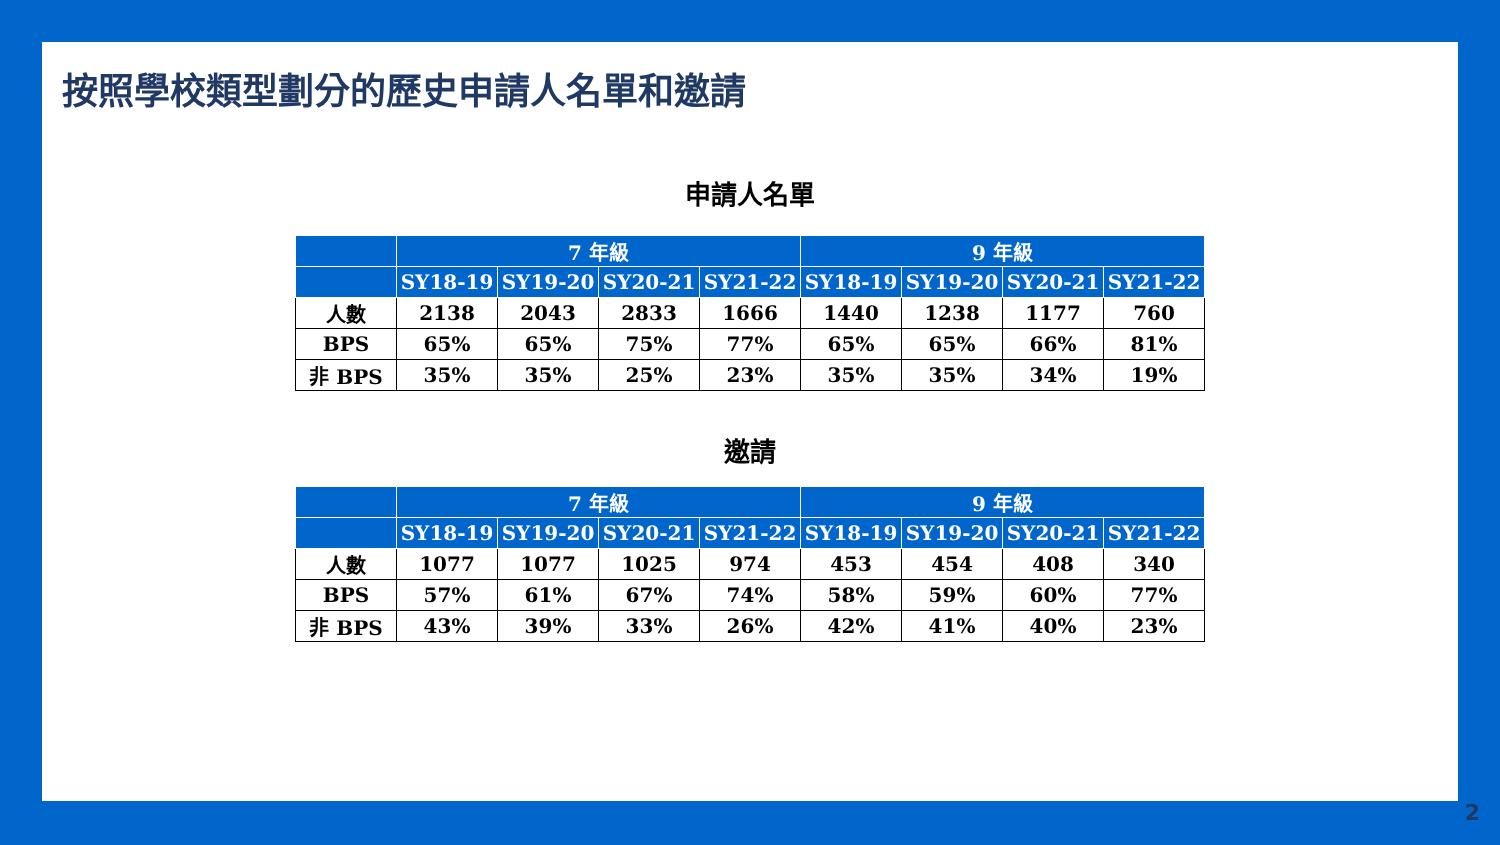按照學校類型劃分的歷史申請人名單和邀請
申請人名單
| | 7 年級 | | | | 9 年級 | | | |
| --- | --- | --- | --- | --- | --- | --- | --- | --- |
| | SY18-19 | SY19-20 | SY20-21 | SY21-22 | SY18-19 | SY19-20 | SY20-21 | SY21-22 |
| 人數 | 2138 | 2043 | 2833 | 1666 | 1440 | 1238 | 1177 | 760 |
| BPS | 65% | 65% | 75% | 77% | 65% | 65% | 66% | 81% |
| 非 BPS | 35% | 35% | 25% | 23% | 35% | 35% | 34% | 19% |
邀請
| | 7 年級 | | | | 9 年級 | | | |
| --- | --- | --- | --- | --- | --- | --- | --- | --- |
| | SY18-19 | SY19-20 | SY20-21 | SY21-22 | SY18-19 | SY19-20 | SY20-21 | SY21-22 |
| 人數 | 1077 | 1077 | 1025 | 974 | 453 | 454 | 408 | 340 |
| BPS | 57% | 61% | 67% | 74% | 58% | 59% | 60% | 77% |
| 非 BPS | 43% | 39% | 33% | 26% | 42% | 41% | 40% | 23% |
2